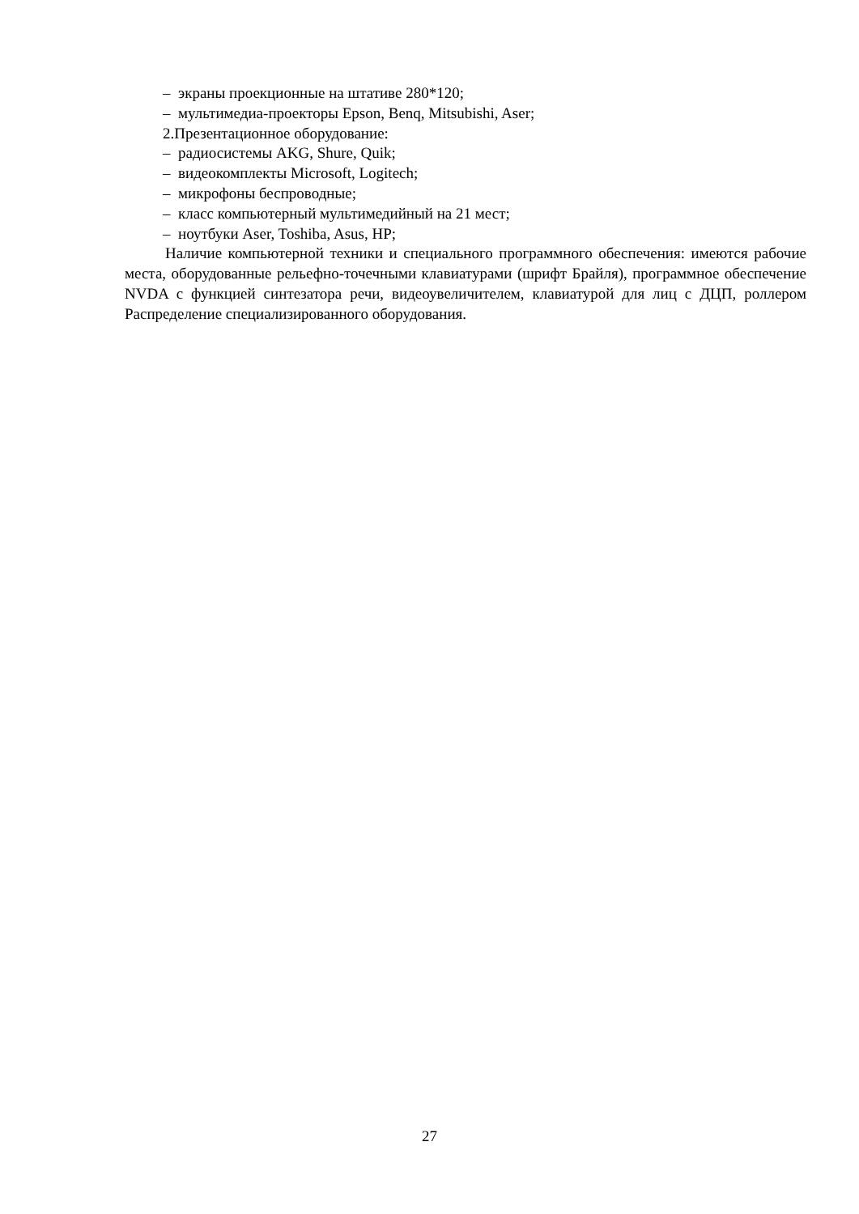– экраны проекционные на штативе 280*120;
– мультимедиа-проекторы Epson, Benq, Mitsubishi, Aser;
2.Презентационное оборудование:
– радиосистемы AKG, Shure, Quik;
– видеокомплекты Microsoft, Logitech;
– микрофоны беспроводные;
– класс компьютерный мультимедийный на 21 мест;
– ноутбуки Aser, Toshiba, Asus, HP;
Наличие компьютерной техники и специального программного обеспечения: имеются рабочие места, оборудованные рельефно-точечными клавиатурами (шрифт Брайля), программное обеспечение NVDA с функцией синтезатора речи, видеоувеличителем, клавиатурой для лиц с ДЦП, роллером Распределение специализированного оборудования.
27